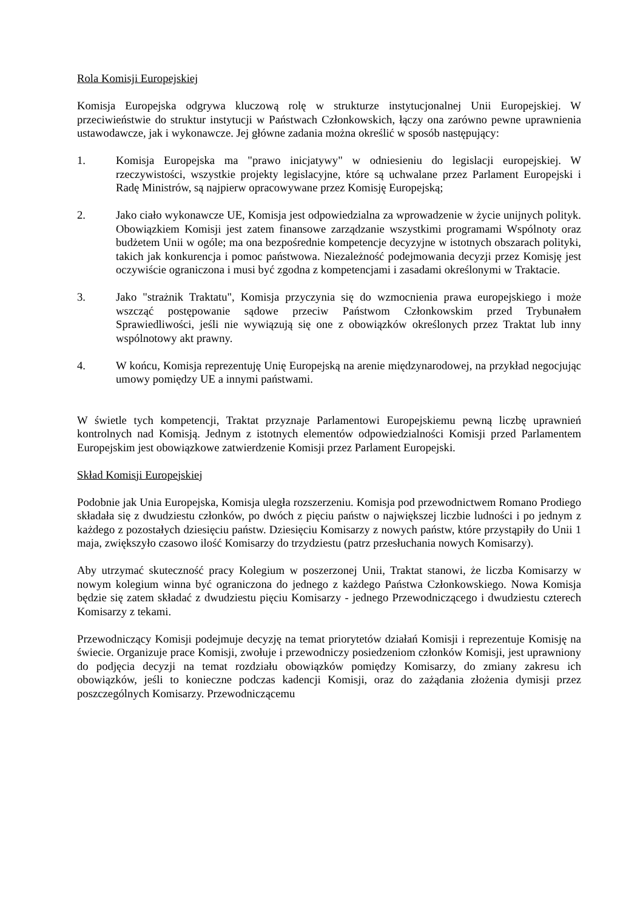Rola Komisji Europejskiej
Komisja Europejska odgrywa kluczową rolę w strukturze instytucjonalnej Unii Europejskiej. W przeciwieństwie do struktur instytucji w Państwach Członkowskich, łączy ona zarówno pewne uprawnienia ustawodawcze, jak i wykonawcze. Jej główne zadania można określić w sposób następujący:
1. Komisja Europejska ma "prawo inicjatywy" w odniesieniu do legislacji europejskiej. W rzeczywistości, wszystkie projekty legislacyjne, które są uchwalane przez Parlament Europejski i Radę Ministrów, są najpierw opracowywane przez Komisję Europejską;
2. Jako ciało wykonawcze UE, Komisja jest odpowiedzialna za wprowadzenie w życie unijnych polityk. Obowiązkiem Komisji jest zatem finansowe zarządzanie wszystkimi programami Wspólnoty oraz budżetem Unii w ogóle; ma ona bezpośrednie kompetencje decyzyjne w istotnych obszarach polityki, takich jak konkurencja i pomoc państwowa. Niezależność podejmowania decyzji przez Komisję jest oczywiście ograniczona i musi być zgodna z kompetencjami i zasadami określonymi w Traktacie.
3. Jako "strażnik Traktatu", Komisja przyczynia się do wzmocnienia prawa europejskiego i może wszcząć postępowanie sądowe przeciw Państwom Członkowskim przed Trybunałem Sprawiedliwości, jeśli nie wywiązują się one z obowiązków określonych przez Traktat lub inny wspólnotowy akt prawny.
4. W końcu, Komisja reprezentuję Unię Europejską na arenie międzynarodowej, na przykład negocjując umowy pomiędzy UE a innymi państwami.
W świetle tych kompetencji, Traktat przyznaje Parlamentowi Europejskiemu pewną liczbę uprawnień kontrolnych nad Komisją. Jednym z istotnych elementów odpowiedzialności Komisji przed Parlamentem Europejskim jest obowiązkowe zatwierdzenie Komisji przez Parlament Europejski.
Skład Komisji Europejskiej
Podobnie jak Unia Europejska, Komisja uległa rozszerzeniu. Komisja pod przewodnictwem Romano Prodiego składała się z dwudziestu członków, po dwóch z pięciu państw o największej liczbie ludności i po jednym z każdego z pozostałych dziesięciu państw. Dziesięciu Komisarzy z nowych państw, które przystąpiły do Unii 1 maja, zwiększyło czasowo ilość Komisarzy do trzydziestu (patrz przesłuchania nowych Komisarzy).
Aby utrzymać skuteczność pracy Kolegium w poszerzonej Unii, Traktat stanowi, że liczba Komisarzy w nowym kolegium winna być ograniczona do jednego z każdego Państwa Członkowskiego. Nowa Komisja będzie się zatem składać z dwudziestu pięciu Komisarzy - jednego Przewodniczącego i dwudziestu czterech Komisarzy z tekami.
Przewodniczący Komisji podejmuje decyzję na temat priorytetów działań Komisji i reprezentuje Komisję na świecie. Organizuje prace Komisji, zwołuje i przewodniczy posiedzeniom członków Komisji, jest uprawniony do podjęcia decyzji na temat rozdziału obowiązków pomiędzy Komisarzy, do zmiany zakresu ich obowiązków, jeśli to konieczne podczas kadencji Komisji, oraz do zażądania złożenia dymisji przez poszczególnych Komisarzy. Przewodniczącemu